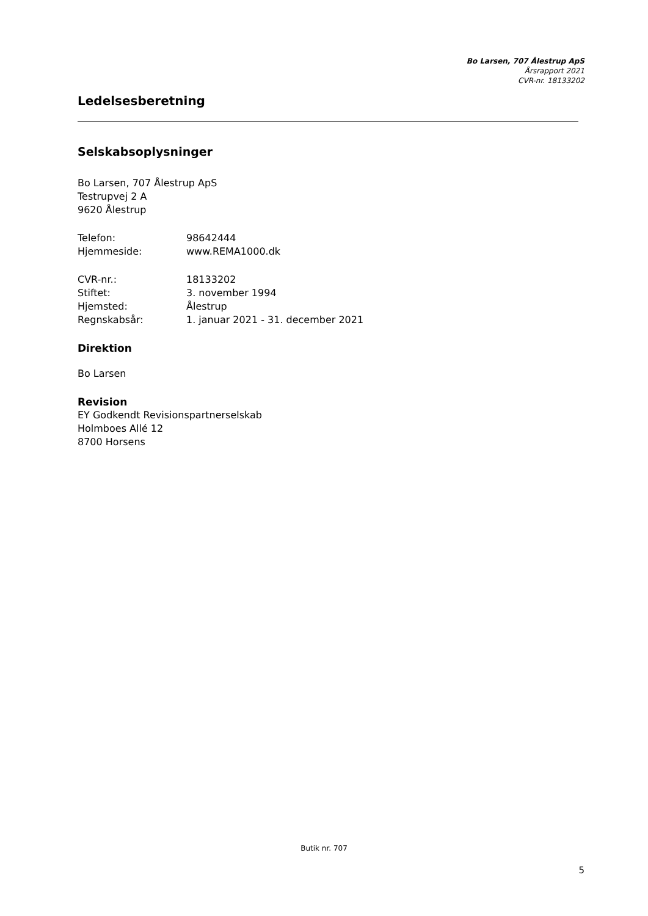Bo Larsen, 707 Ålestrup ApS
Årsrapport 2021
CVR-nr. 18133202
Ledelsesberetning
Selskabsoplysninger
Bo Larsen, 707 Ålestrup ApS
Testrupvej 2 A
9620 Ålestrup
| Telefon: | 98642444 |
| Hjemmeside: | www.REMA1000.dk |
| CVR-nr.: | 18133202 |
| Stiftet: | 3. november 1994 |
| Hjemsted: | Ålestrup |
| Regnskabsår: | 1. januar 2021 - 31. december 2021 |
Direktion
Bo Larsen
Revision
EY Godkendt Revisionspartnerselskab
Holmboes Allé 12
8700 Horsens
Butik nr. 707
5